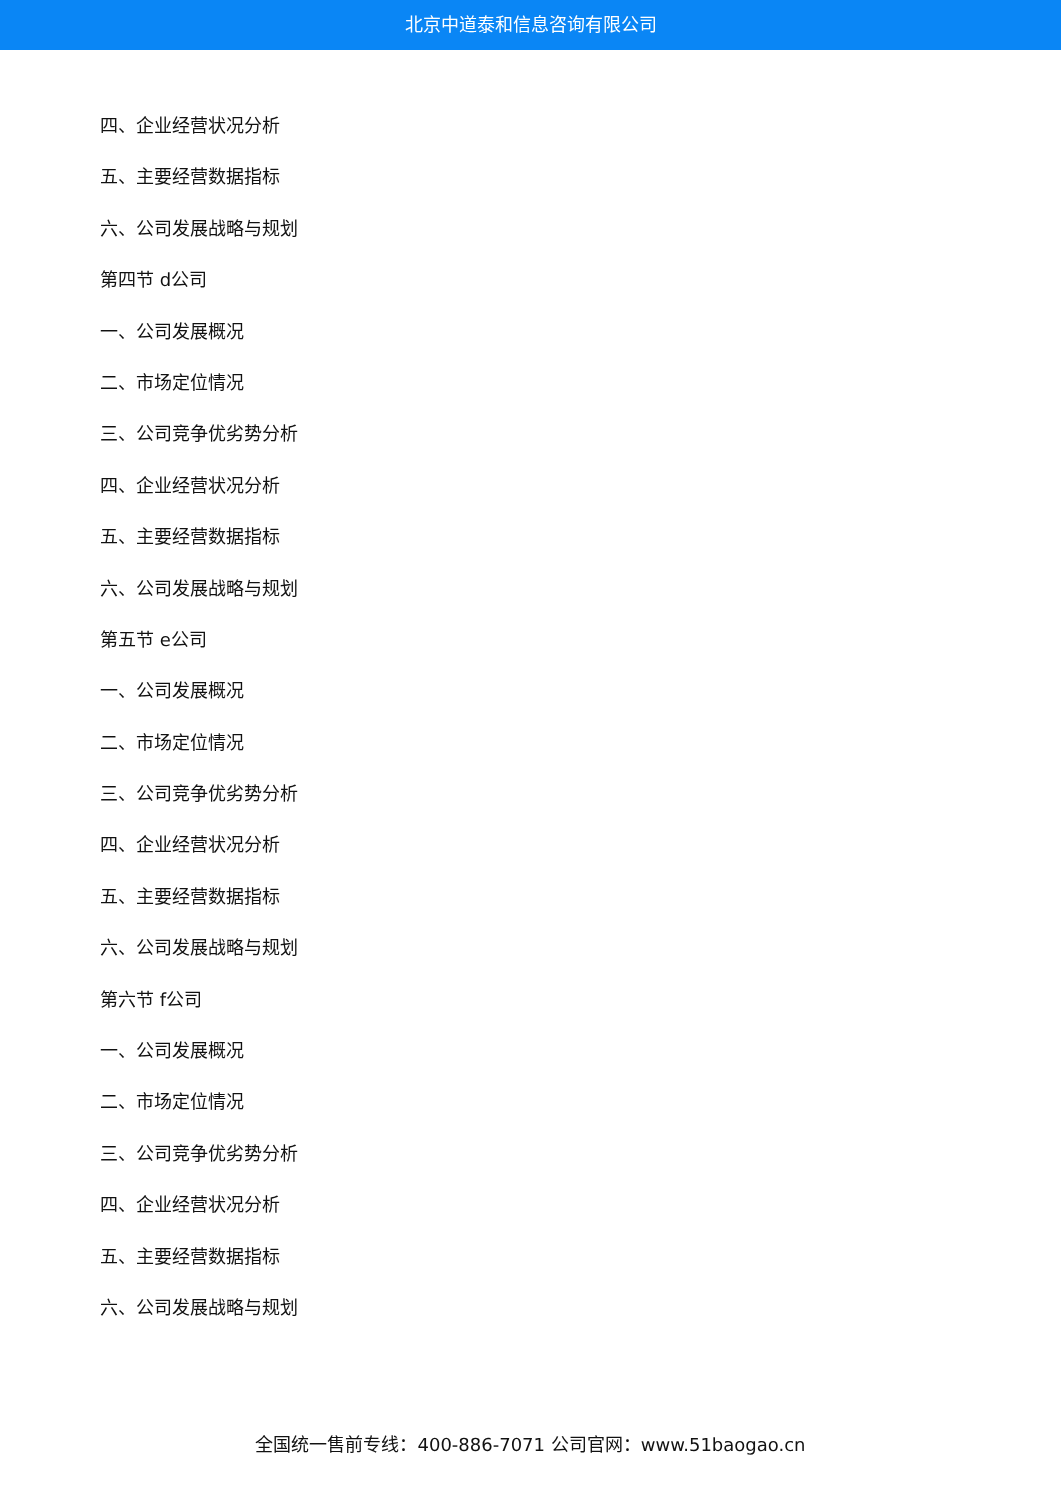北京中道泰和信息咨询有限公司
四、企业经营状况分析
五、主要经营数据指标
六、公司发展战略与规划
第四节 d公司
一、公司发展概况
二、市场定位情况
三、公司竞争优劣势分析
四、企业经营状况分析
五、主要经营数据指标
六、公司发展战略与规划
第五节 e公司
一、公司发展概况
二、市场定位情况
三、公司竞争优劣势分析
四、企业经营状况分析
五、主要经营数据指标
六、公司发展战略与规划
第六节 f公司
一、公司发展概况
二、市场定位情况
三、公司竞争优劣势分析
四、企业经营状况分析
五、主要经营数据指标
六、公司发展战略与规划
全国统一售前专线：400-886-7071 公司官网：www.51baogao.cn